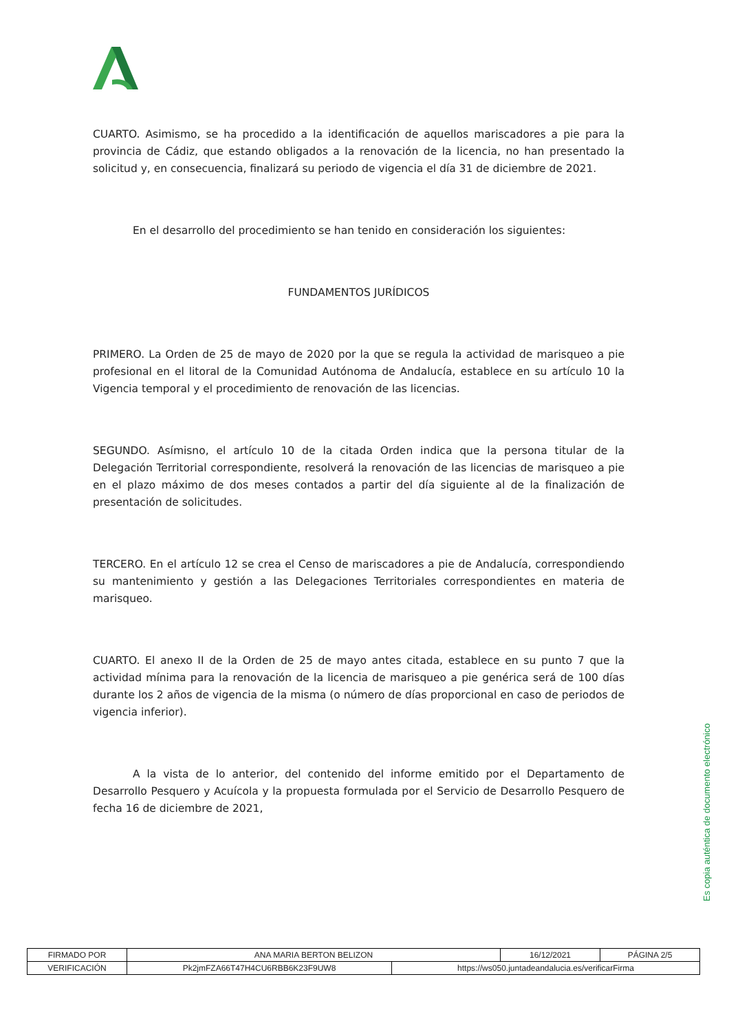CUARTO. Asimismo, se ha procedido a la identificación de aquellos mariscadores a pie para la provincia de Cádiz, que estando obligados a la renovación de la licencia, no han presentado la solicitud y, en consecuencia, finalizará su periodo de vigencia el día 31 de diciembre de 2021.
En el desarrollo del procedimiento se han tenido en consideración los siguientes:
FUNDAMENTOS JURÍDICOS
PRIMERO. La Orden de 25 de mayo de 2020 por la que se regula la actividad de marisqueo a pie profesional en el litoral de la Comunidad Autónoma de Andalucía, establece en su artículo 10 la Vigencia temporal y el procedimiento de renovación de las licencias.
SEGUNDO. Asímisno, el artículo 10 de la citada Orden indica que la persona titular de la Delegación Territorial correspondiente, resolverá la renovación de las licencias de marisqueo a pie en el plazo máximo de dos meses contados a partir del día siguiente al de la finalización de presentación de solicitudes.
TERCERO. En el artículo 12 se crea el Censo de mariscadores a pie de Andalucía, correspondiendo su mantenimiento y gestión a las Delegaciones Territoriales correspondientes en materia de marisqueo.
CUARTO. El anexo II de la Orden de 25 de mayo antes citada, establece en su punto 7 que la actividad mínima para la renovación de la licencia de marisqueo a pie genérica será de 100 días durante los 2 años de vigencia de la misma (o número de días proporcional en caso de periodos de vigencia inferior).
A la vista de lo anterior, del contenido del informe emitido por el Departamento de Desarrollo Pesquero y Acuícola y la propuesta formulada por el Servicio de Desarrollo Pesquero de fecha 16 de diciembre de 2021,
Es copia auténtica de documento electrónico
| FIRMADO POR | ANA MARIA BERTON BELIZON | | 16/12/2021 | PÁGINA 2/5 |
| VERIFICACIÓN | Pk2jmFZA66T47H4CU6RBB6K23F9UW8 | https://ws050.juntadeandalucia.es/verificarFirma | | |